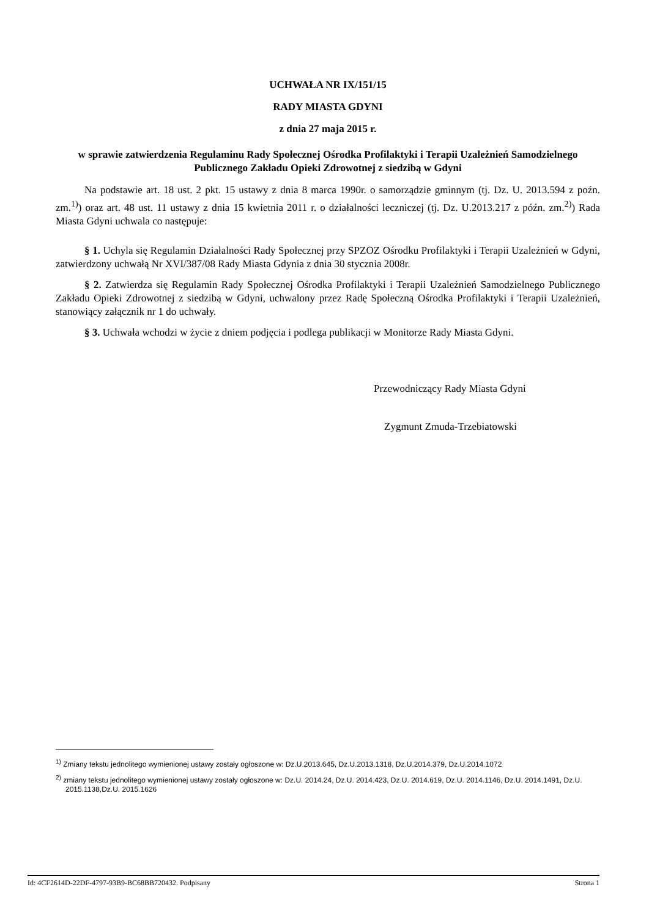UCHWAŁA NR IX/151/15
RADY MIASTA GDYNI
z dnia 27 maja 2015 r.
w sprawie zatwierdzenia Regulaminu Rady Społecznej Ośrodka Profilaktyki i Terapii Uzależnień Samodzielnego Publicznego Zakładu Opieki Zdrowotnej z siedzibą w Gdyni
Na podstawie art. 18 ust. 2 pkt. 15 ustawy z dnia 8 marca 1990r. o samorządzie gminnym (tj. Dz. U. 2013.594 z poźn. zm.<sup>1)</sup>) oraz art. 48 ust. 11 ustawy z dnia 15 kwietnia 2011 r. o działalności leczniczej (tj. Dz. U.2013.217 z późn. zm.<sup>2)</sup>) Rada Miasta Gdyni uchwala co następuje:
§ 1. Uchyla się Regulamin Działalności Rady Społecznej przy SPZOZ Ośrodku Profilaktyki i Terapii Uzależnień w Gdyni, zatwierdzony uchwałą Nr XVI/387/08 Rady Miasta Gdynia z dnia 30 stycznia 2008r.
§ 2. Zatwierdza się Regulamin Rady Społecznej Ośrodka Profilaktyki i Terapii Uzależnień Samodzielnego Publicznego Zakładu Opieki Zdrowotnej z siedzibą w Gdyni, uchwalony przez Radę Społeczną Ośrodka Profilaktyki i Terapii Uzależnień, stanowiący załącznik nr 1 do uchwały.
§ 3. Uchwała wchodzi w życie z dniem podjęcia i podlega publikacji w Monitorze Rady Miasta Gdyni.
Przewodniczący Rady Miasta Gdyni
Zygmunt Zmuda-Trzebiatowski
<sup>1)</sup> Zmiany tekstu jednolitego wymienionej ustawy zostały ogłoszone w: Dz.U.2013.645, Dz.U.2013.1318, Dz.U.2014.379, Dz.U.2014.1072
<sup>2)</sup> zmiany tekstu jednolitego wymienionej ustawy zostały ogłoszone w: Dz.U. 2014.24, Dz.U. 2014.423, Dz.U. 2014.619, Dz.U. 2014.1146, Dz.U. 2014.1491, Dz.U. 2015.1138,Dz.U. 2015.1626
Id: 4CF2614D-22DF-4797-93B9-BC68BB720432. Podpisany Strona 1